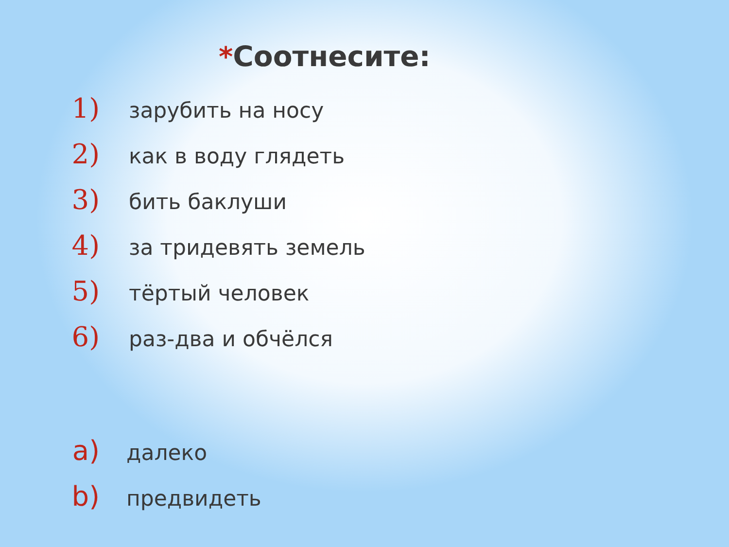*Соотнесите:
1)
зарубить на носу
2)
как в воду глядеть
3)
бить баклуши
4)
за тридевять земель
5)
тёртый человек
6)
раз-два и обчёлся
a)
далеко
b)
предвидеть